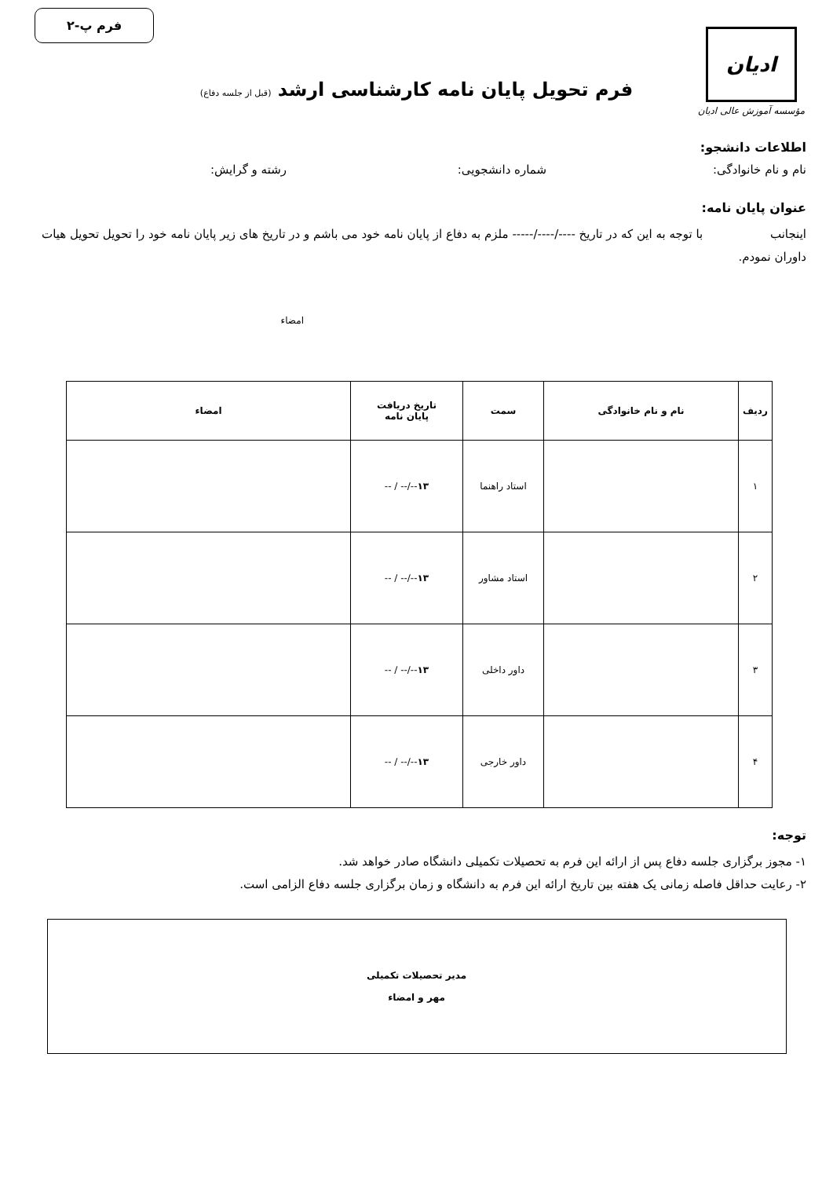ادیان
مؤسسه آموزش عالی ادیان
فرم پ-۲
فرم تحویل پایان نامه کارشناسی ارشد (قبل از جلسه دفاع)
اطلاعات دانشجو:
نام و نام خانوادگی: شماره دانشجویی: رشته و گرایش:
عنوان پایان نامه:
اینجانب با توجه به این که در تاریخ ----/----/----- ملزم به دفاع از پایان نامه خود می باشم و در تاریخ های زیر پایان نامه خود را تحویل تحویل هیات داوران نمودم.
امضاء
| ردیف | نام و نام خانوادگی | سمت | تاریخ دریافت پایان نامه | امضاء |
| --- | --- | --- | --- | --- |
| ۱ | | استاد راهنما | ۱۳ --/-- / -- | |
| ۲ | | استاد مشاور | ۱۳ --/-- / -- | |
| ۳ | | داور داخلی | ۱۳ --/-- / -- | |
| ۴ | | داور خارجی | ۱۳ --/-- / -- | |
توجه:
۱- مجوز برگزاری جلسه دفاع پس از ارائه این فرم به تحصیلات تکمیلی دانشگاه صادر خواهد شد.
۲- رعایت حداقل فاصله زمانی یک هفته بین تاریخ ارائه این فرم به دانشگاه و زمان برگزاری جلسه دفاع الزامی است.
مدیر تحصیلات تکمیلی
مهر و امضاء